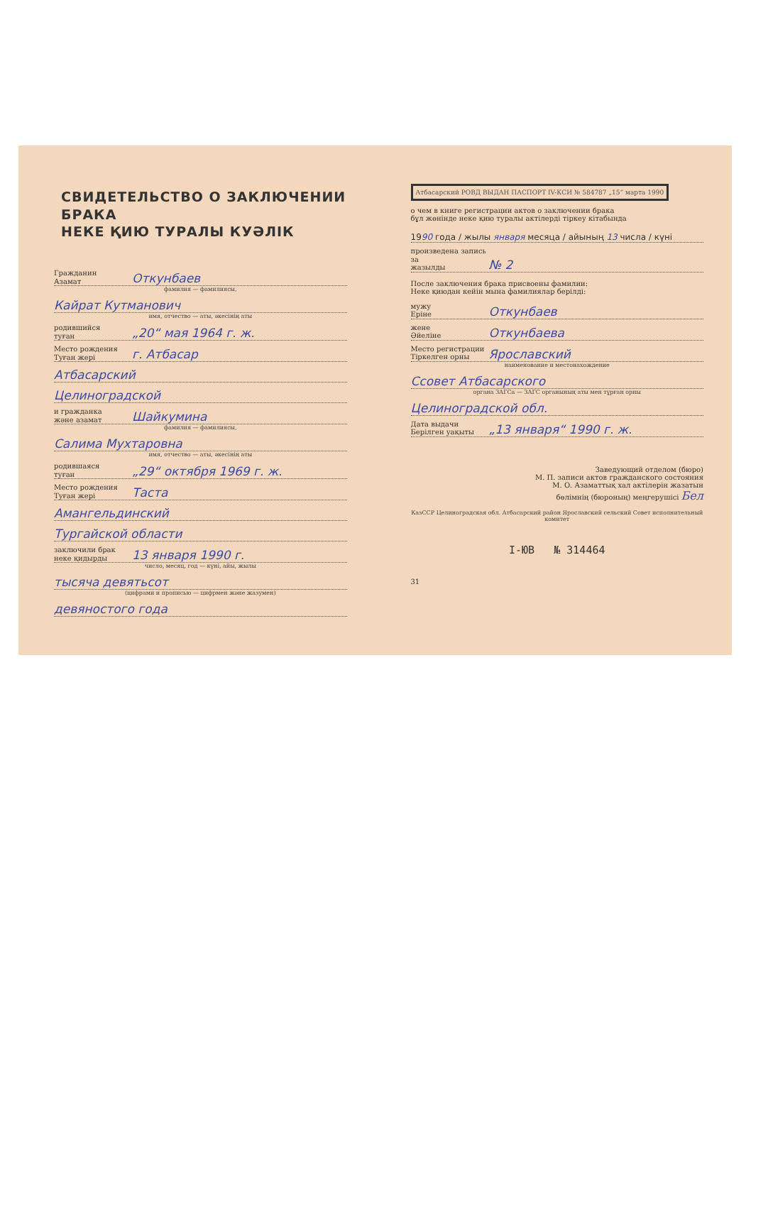СВИДЕТЕЛЬСТВО О ЗАКЛЮЧЕНИИ БРАКА
НЕКЕ ҚИЮ ТУРАЛЫ КУӘЛІК
Гражданин
Азамат
Откунбаев
фамилия — фамилиясы,
Кайрат Кутманович
имя, отчество — аты, әкесінің аты
родившийся
туған
„20“ мая 1964 г. ж.
Место рождения
Туған жері
г. Атбасар
Атбасарский
Целиноградской
и гражданка
және азамат
Шайкумина
фамилия — фамилиясы,
Салима Мухтаровна
имя, отчество — аты, әкесінің аты
родившаяся
туған
„29“ октября 1969 г. ж.
Место рождения
Туған жері
Таста
Амангельдинский
Тургайской области
заключили брак
неке қидырды
13 января 1990 г.
число, месяц, год — күні, айы, жылы
тысяча девятьсот
(цифрами и прописью — цифрмен және жазумен)
девяностого года
Атбасарский РОВД ВЫДАН ПАСПОРТ IV-КСИ № 584787 „15“ марта 1990
о чем в книге регистрации актов о заключении брака
бұл жөнінде неке қию туралы актілерді тіркеу кітабында
1990 года / жылы января месяца / айының 13 числа / күні
произведена запись за
жазылды
№ 2
После заключения брака присвоены фамилии:
Неке қиюдан кейін мына фамилиялар берілді:
мужу
Еріне
Откунбаев
жене
Әйеліне
Откунбаева
Место регистрации
Тіркелген орны
Ярославский
наименование и местонахождение
Ссовет Атбасарского
органа ЗАГСа — ЗАГС органының аты мен тұрған орны
Целиноградской обл.
Дата выдачи
Берілген уақыты
„13 января“ 1990 г. ж.
Заведующий отделом (бюро)
М. П. записи актов гражданского состояния
М. О. Азаматтық хал актілерін жазатын
бөлімнің (бюроның) меңгерушісі Бел
КазССР Целиноградская обл. Атбасарский район Ярославский сельский Совет исполнительный комитет
I-ЮВ № 314464
31